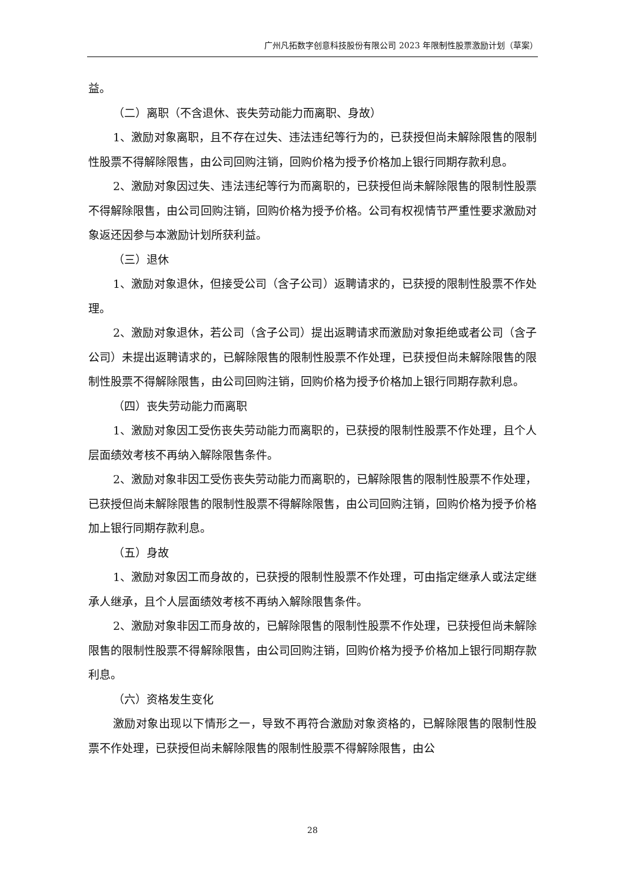广州凡拓数字创意科技股份有限公司 2023 年限制性股票激励计划（草案）
益。
（二）离职（不含退休、丧失劳动能力而离职、身故）
1、激励对象离职，且不存在过失、违法违纪等行为的，已获授但尚未解除限售的限制性股票不得解除限售，由公司回购注销，回购价格为授予价格加上银行同期存款利息。
2、激励对象因过失、违法违纪等行为而离职的，已获授但尚未解除限售的限制性股票不得解除限售，由公司回购注销，回购价格为授予价格。公司有权视情节严重性要求激励对象返还因参与本激励计划所获利益。
（三）退休
1、激励对象退休，但接受公司（含子公司）返聘请求的，已获授的限制性股票不作处理。
2、激励对象退休，若公司（含子公司）提出返聘请求而激励对象拒绝或者公司（含子公司）未提出返聘请求的，已解除限售的限制性股票不作处理，已获授但尚未解除限售的限制性股票不得解除限售，由公司回购注销，回购价格为授予价格加上银行同期存款利息。
（四）丧失劳动能力而离职
1、激励对象因工受伤丧失劳动能力而离职的，已获授的限制性股票不作处理，且个人层面绩效考核不再纳入解除限售条件。
2、激励对象非因工受伤丧失劳动能力而离职的，已解除限售的限制性股票不作处理，已获授但尚未解除限售的限制性股票不得解除限售，由公司回购注销，回购价格为授予价格加上银行同期存款利息。
（五）身故
1、激励对象因工而身故的，已获授的限制性股票不作处理，可由指定继承人或法定继承人继承，且个人层面绩效考核不再纳入解除限售条件。
2、激励对象非因工而身故的，已解除限售的限制性股票不作处理，已获授但尚未解除限售的限制性股票不得解除限售，由公司回购注销，回购价格为授予价格加上银行同期存款利息。
（六）资格发生变化
激励对象出现以下情形之一，导致不再符合激励对象资格的，已解除限售的限制性股票不作处理，已获授但尚未解除限售的限制性股票不得解除限售，由公
28